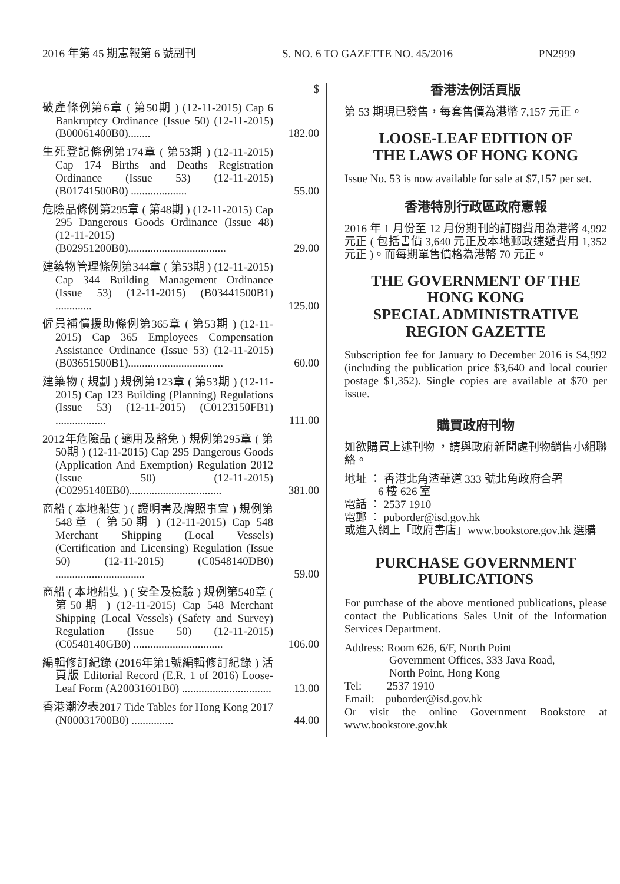2016 年第 45 期憲報第 6 號副刊 S. NO. 6 TO GAZETTE NO. 45/2016 PN2999
| | $ |
| 破產條例第6章 ( 第50期 ) (12-11-2015) Cap 6 Bankruptcy Ordinance (Issue 50) (12-11-2015) (B00061400B0)........ | 182.00 |
| 生死登記條例第174章 ( 第53期 ) (12-11-2015) Cap 174 Births and Deaths Registration Ordinance (Issue 53) (12-11-2015) (B01741500B0) .................... | 55.00 |
| 危險品條例第295章 ( 第48期 ) (12-11-2015) Cap 295 Dangerous Goods Ordinance (Issue 48) (12-11-2015) (B02951200B0)................................... | 29.00 |
| 建築物管理條例第344章 ( 第53期 ) (12-11-2015) Cap 344 Building Management Ordinance (Issue 53) (12-11-2015) (B03441500B1) ............. | 125.00 |
| 僱員補償援助條例第365章 ( 第53期 ) (12-11-2015) Cap 365 Employees Compensation Assistance Ordinance (Issue 53) (12-11-2015) (B03651500B1).................................. | 60.00 |
| 建築物 ( 規劃 ) 規例第123章 ( 第53期 ) (12-11-2015) Cap 123 Building (Planning) Regulations (Issue 53) (12-11-2015) (C0123150FB1) .................. | 111.00 |
| 2012年危險品 ( 適用及豁免 ) 規例第295章 ( 第50期 ) (12-11-2015) Cap 295 Dangerous Goods (Application And Exemption) Regulation 2012 (Issue 50) (12-11-2015) (C0295140EB0)................................. | 381.00 |
| 商船 ( 本地船隻 ) ( 證明書及牌照事宜 ) 規例第548章 ( 第50期 ) (12-11-2015) Cap 548 Merchant Shipping (Local Vessels) (Certification and Licensing) Regulation (Issue 50) (12-11-2015) (C0548140DB0) ................................ | 59.00 |
| 商船 ( 本地船隻 ) ( 安全及檢驗 ) 規例第548章 ( 第50期 ) (12-11-2015) Cap 548 Merchant Shipping (Local Vessels) (Safety and Survey) Regulation (Issue 50) (12-11-2015) (C0548140GB0) ................................ | 106.00 |
| 編輯修訂紀錄 (2016年第1號編輯修訂紀錄 ) 活頁版 Editorial Record (E.R. 1 of 2016) Loose-Leaf Form (A20031601B0) ................................ | 13.00 |
| 香港潮汐表2017 Tide Tables for Hong Kong 2017 (N00031700B0) ............... | 44.00 |
香港法例活頁版
第 53 期現已發售，每套售價為港幣 7,157 元正。
LOOSE-LEAF EDITION OF
THE LAWS OF HONG KONG
Issue No. 53 is now available for sale at $7,157 per set.
香港特別行政區政府憲報
2016 年 1 月份至 12 月份期刊的訂閱費用為港幣 4,992 元正 ( 包括書價 3,640 元正及本地郵政速遞費用 1,352 元正 )。而每期單售價格為港幣 70 元正。
THE GOVERNMENT OF THE
HONG KONG
SPECIAL ADMINISTRATIVE
REGION GAZETTE
Subscription fee for January to December 2016 is $4,992 (including the publication price $3,640 and local courier postage $1,352). Single copies are available at $70 per issue.
購買政府刊物
如欲購買上述刊物 ，請與政府新聞處刊物銷售小組聯絡。
地址 ： 香港北角渣華道 333 號北角政府合署
6 樓 626 室
電話 ： 2537 1910
電郵 ： puborder@isd.gov.hk
或進入網上「政府書店」www.bookstore.gov.hk 選購
PURCHASE GOVERNMENT
PUBLICATIONS
For purchase of the above mentioned publications, please contact the Publications Sales Unit of the Information Services Department.
Address: Room 626, 6/F, North Point
Government Offices, 333 Java Road,
North Point, Hong Kong
Tel: 2537 1910
Email: puborder@isd.gov.hk
Or visit the online Government Bookstore at www.bookstore.gov.hk